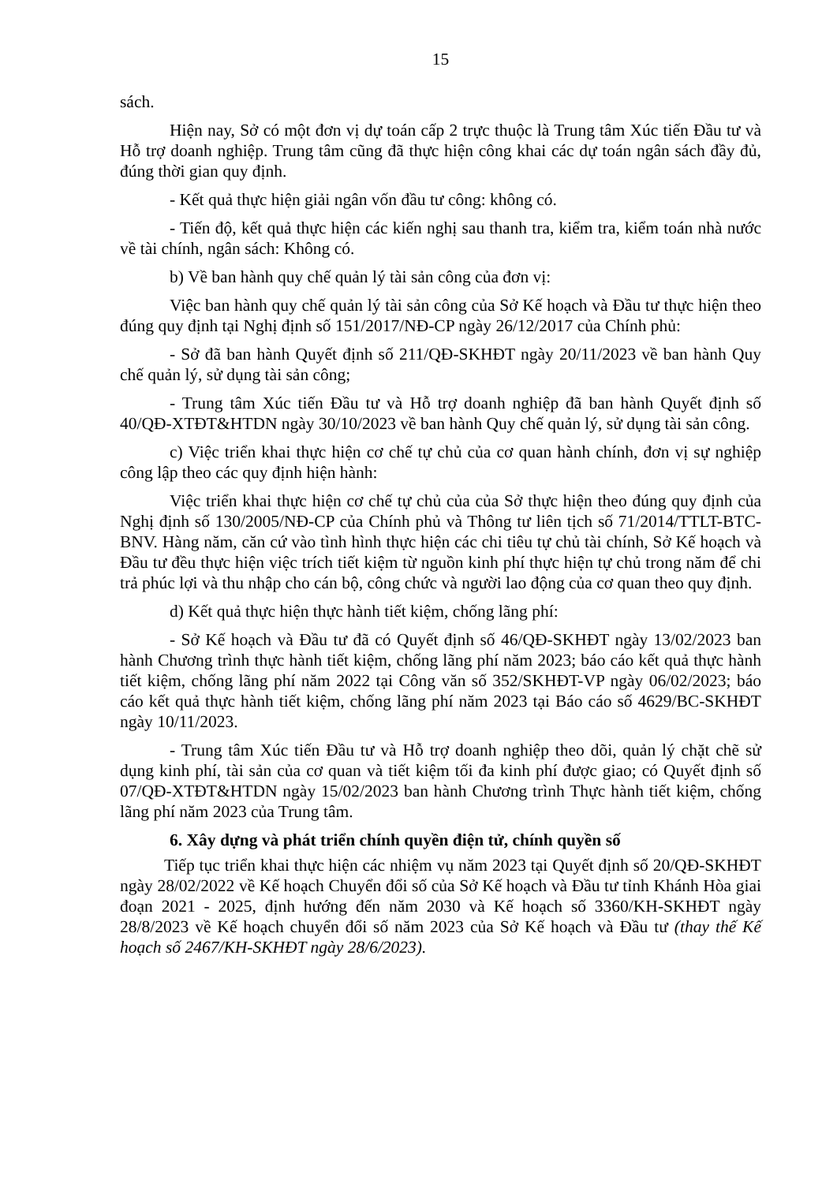15
sách.
Hiện nay, Sở có một đơn vị dự toán cấp 2 trực thuộc là Trung tâm Xúc tiến Đầu tư và Hỗ trợ doanh nghiệp. Trung tâm cũng đã thực hiện công khai các dự toán ngân sách đầy đủ, đúng thời gian quy định.
- Kết quả thực hiện giải ngân vốn đầu tư công: không có.
- Tiến độ, kết quả thực hiện các kiến nghị sau thanh tra, kiểm tra, kiểm toán nhà nước về tài chính, ngân sách: Không có.
b) Về ban hành quy chế quản lý tài sản công của đơn vị:
Việc ban hành quy chế quản lý tài sản công của Sở Kế hoạch và Đầu tư thực hiện theo đúng quy định tại Nghị định số 151/2017/NĐ-CP ngày 26/12/2017 của Chính phủ:
- Sở đã ban hành Quyết định số 211/QĐ-SKHĐT ngày 20/11/2023 về ban hành Quy chế quản lý, sử dụng tài sản công;
- Trung tâm Xúc tiến Đầu tư và Hỗ trợ doanh nghiệp đã ban hành Quyết định số 40/QĐ-XTĐT&HTDN ngày 30/10/2023 về ban hành Quy chế quản lý, sử dụng tài sản công.
c) Việc triển khai thực hiện cơ chế tự chủ của cơ quan hành chính, đơn vị sự nghiệp công lập theo các quy định hiện hành:
Việc triển khai thực hiện cơ chế tự chủ của của Sở thực hiện theo đúng quy định của Nghị định số 130/2005/NĐ-CP của Chính phủ và Thông tư liên tịch số 71/2014/TTLT-BTC-BNV. Hàng năm, căn cứ vào tình hình thực hiện các chi tiêu tự chủ tài chính, Sở Kế hoạch và Đầu tư đều thực hiện việc trích tiết kiệm từ nguồn kinh phí thực hiện tự chủ trong năm để chi trả phúc lợi và thu nhập cho cán bộ, công chức và người lao động của cơ quan theo quy định.
d) Kết quả thực hiện thực hành tiết kiệm, chống lãng phí:
- Sở Kế hoạch và Đầu tư đã có Quyết định số 46/QĐ-SKHĐT ngày 13/02/2023 ban hành Chương trình thực hành tiết kiệm, chống lãng phí năm 2023; báo cáo kết quả thực hành tiết kiệm, chống lãng phí năm 2022 tại Công văn số 352/SKHĐT-VP ngày 06/02/2023; báo cáo kết quả thực hành tiết kiệm, chống lãng phí năm 2023 tại Báo cáo số 4629/BC-SKHĐT ngày 10/11/2023.
- Trung tâm Xúc tiến Đầu tư và Hỗ trợ doanh nghiệp theo dõi, quản lý chặt chẽ sử dụng kinh phí, tài sản của cơ quan và tiết kiệm tối đa kinh phí được giao; có Quyết định số 07/QĐ-XTĐT&HTDN ngày 15/02/2023 ban hành Chương trình Thực hành tiết kiệm, chống lãng phí năm 2023 của Trung tâm.
6. Xây dựng và phát triển chính quyền điện tử, chính quyền số
Tiếp tục triển khai thực hiện các nhiệm vụ năm 2023 tại Quyết định số 20/QĐ-SKHĐT ngày 28/02/2022 về Kế hoạch Chuyển đổi số của Sở Kế hoạch và Đầu tư tỉnh Khánh Hòa giai đoạn 2021 - 2025, định hướng đến năm 2030 và Kế hoạch số 3360/KH-SKHĐT ngày 28/8/2023 về Kế hoạch chuyển đổi số năm 2023 của Sở Kế hoạch và Đầu tư (thay thế Kế hoạch số 2467/KH-SKHĐT ngày 28/6/2023).